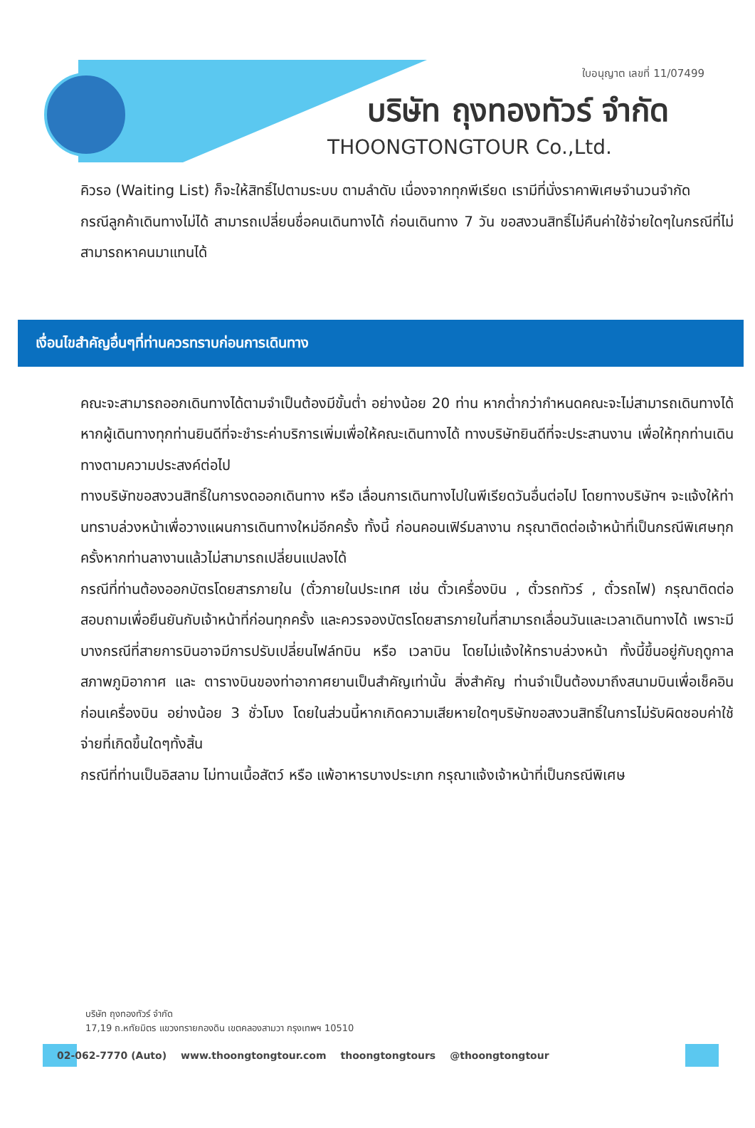ใบอนุญาต เลขที่ 11/07499
บริษัท ถุงทองทัวร์ จำกัด
THOONGTONGTOUR Co.,Ltd.
คิวรอ (Waiting List) ก็จะให้สิทธิ์ไปตามระบบ ตามลำดับ เนื่องจากทุกพีเรียด เรามีที่นั่งราคาพิเศษจำนวนจำกัด
กรณีลูกค้าเดินทางไม่ได้ สามารถเปลี่ยนชื่อคนเดินทางได้ ก่อนเดินทาง 7 วัน ขอสงวนสิทธิ์ไม่คืนค่าใช้จ่ายใดๆในกรณีที่ไม่สามารถหาคนมาแทนได้
เงื่อนไขสำคัญอื่นๆที่ท่านควรทราบก่อนการเดินทาง
คณะจะสามารถออกเดินทางได้ตามจำเป็นต้องมีขั้นต่ำ อย่างน้อย 20 ท่าน หากต่ำกว่ากำหนดคณะจะไม่สามารถเดินทางได้ หากผู้เดินทางทุกท่านยินดีที่จะชำระค่าบริการเพิ่มเพื่อให้คณะเดินทางได้ ทางบริษัทยินดีที่จะประสานงาน เพื่อให้ทุกท่านเดินทางตามความประสงค์ต่อไป
ทางบริษัทขอสงวนสิทธิ์ในการงดออกเดินทาง หรือ เลื่อนการเดินทางไปในพีเรียดวันอื่นต่อไป โดยทางบริษัทฯ จะแจ้งให้ท่านทราบล่วงหน้าเพื่อวางแผนการเดินทางใหม่อีกครั้ง ทั้งนี้ ก่อนคอนเฟิร์มลางาน กรุณาติดต่อเจ้าหน้าที่เป็นกรณีพิเศษทุกครั้งหากท่านลางานแล้วไม่สามารถเปลี่ยนแปลงได้
กรณีที่ท่านต้องออกบัตรโดยสารภายใน (ตั๋วภายในประเทศ เช่น ตั๋วเครื่องบิน , ตั๋วรถทัวร์ , ตั๋วรถไฟ) กรุณาติดต่อสอบถามเพื่อยืนยันกับเจ้าหน้าที่ก่อนทุกครั้ง และควรจองบัตรโดยสารภายในที่สามารถเลื่อนวันและเวลาเดินทางได้ เพราะมีบางกรณีที่สายการบินอาจมีการปรับเปลี่ยนไฟล์ทบิน หรือ เวลาบิน โดยไม่แจ้งให้ทราบล่วงหน้า ทั้งนี้ขึ้นอยู่กับฤดูกาล สภาพภูมิอากาศ และ ตารางบินของท่าอากาศยานเป็นสำคัญเท่านั้น สิ่งสำคัญ ท่านจำเป็นต้องมาถึงสนามบินเพื่อเช็คอินก่อนเครื่องบิน อย่างน้อย 3 ชั่วโมง โดยในส่วนนี้หากเกิดความเสียหายใดๆบริษัทขอสงวนสิทธิ์ในการไม่รับผิดชอบค่าใช้จ่ายที่เกิดขึ้นใดๆทั้งสิ้น
กรณีที่ท่านเป็นอิสลาม ไม่ทานเนื้อสัตว์ หรือ แพ้อาหารบางประเภท กรุณาแจ้งเจ้าหน้าที่เป็นกรณีพิเศษ
บริษัท ถุงทองทัวร์ จำกัด
17,19 ถ.หทัยมิตร แขวงทรายกองดิน เขตคลองสามวา กรุงเทพฯ 10510
02-062-7770 (Auto) www.thoongtongtour.com thoongtongtours @thoongtongtour